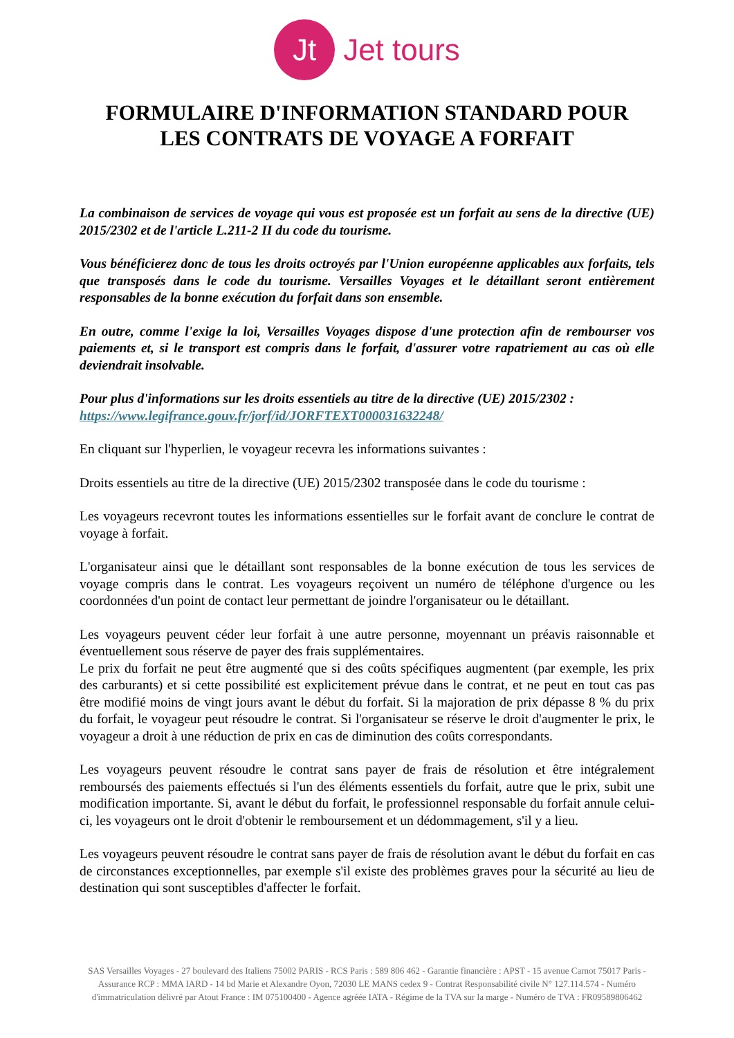Jt
Jet tours
FORMULAIRE D'INFORMATION STANDARD POUR
LES CONTRATS DE VOYAGE A FORFAIT
La combinaison de services de voyage qui vous est proposée est un forfait au sens de la directive (UE) 2015/2302 et de l'article L.211-2 II du code du tourisme.
Vous bénéficierez donc de tous les droits octroyés par l'Union européenne applicables aux forfaits, tels que transposés dans le code du tourisme. Versailles Voyages et le détaillant seront entièrement responsables de la bonne exécution du forfait dans son ensemble.
En outre, comme l'exige la loi, Versailles Voyages dispose d'une protection afin de rembourser vos paiements et, si le transport est compris dans le forfait, d'assurer votre rapatriement au cas où elle deviendrait insolvable.
Pour plus d'informations sur les droits essentiels au titre de la directive (UE) 2015/2302 :
https://www.legifrance.gouv.fr/jorf/id/JORFTEXT000031632248/
En cliquant sur l'hyperlien, le voyageur recevra les informations suivantes :
Droits essentiels au titre de la directive (UE) 2015/2302 transposée dans le code du tourisme :
Les voyageurs recevront toutes les informations essentielles sur le forfait avant de conclure le contrat de voyage à forfait.
L'organisateur ainsi que le détaillant sont responsables de la bonne exécution de tous les services de voyage compris dans le contrat. Les voyageurs reçoivent un numéro de téléphone d'urgence ou les coordonnées d'un point de contact leur permettant de joindre l'organisateur ou le détaillant.
Les voyageurs peuvent céder leur forfait à une autre personne, moyennant un préavis raisonnable et éventuellement sous réserve de payer des frais supplémentaires.
Le prix du forfait ne peut être augmenté que si des coûts spécifiques augmentent (par exemple, les prix des carburants) et si cette possibilité est explicitement prévue dans le contrat, et ne peut en tout cas pas être modifié moins de vingt jours avant le début du forfait. Si la majoration de prix dépasse 8 % du prix du forfait, le voyageur peut résoudre le contrat. Si l'organisateur se réserve le droit d'augmenter le prix, le voyageur a droit à une réduction de prix en cas de diminution des coûts correspondants.
Les voyageurs peuvent résoudre le contrat sans payer de frais de résolution et être intégralement remboursés des paiements effectués si l'un des éléments essentiels du forfait, autre que le prix, subit une modification importante. Si, avant le début du forfait, le professionnel responsable du forfait annule celui-ci, les voyageurs ont le droit d'obtenir le remboursement et un dédommagement, s'il y a lieu.
Les voyageurs peuvent résoudre le contrat sans payer de frais de résolution avant le début du forfait en cas de circonstances exceptionnelles, par exemple s'il existe des problèmes graves pour la sécurité au lieu de destination qui sont susceptibles d'affecter le forfait.
SAS Versailles Voyages - 27 boulevard des Italiens 75002 PARIS - RCS Paris : 589 806 462 - Garantie financière : APST - 15 avenue Carnot 75017 Paris - Assurance RCP : MMA IARD - 14 bd Marie et Alexandre Oyon, 72030 LE MANS cedex 9 - Contrat Responsabilité civile N° 127.114.574 - Numéro d'immatriculation délivré par Atout France : IM 075100400 - Agence agréée IATA - Régime de la TVA sur la marge - Numéro de TVA : FR09589806462